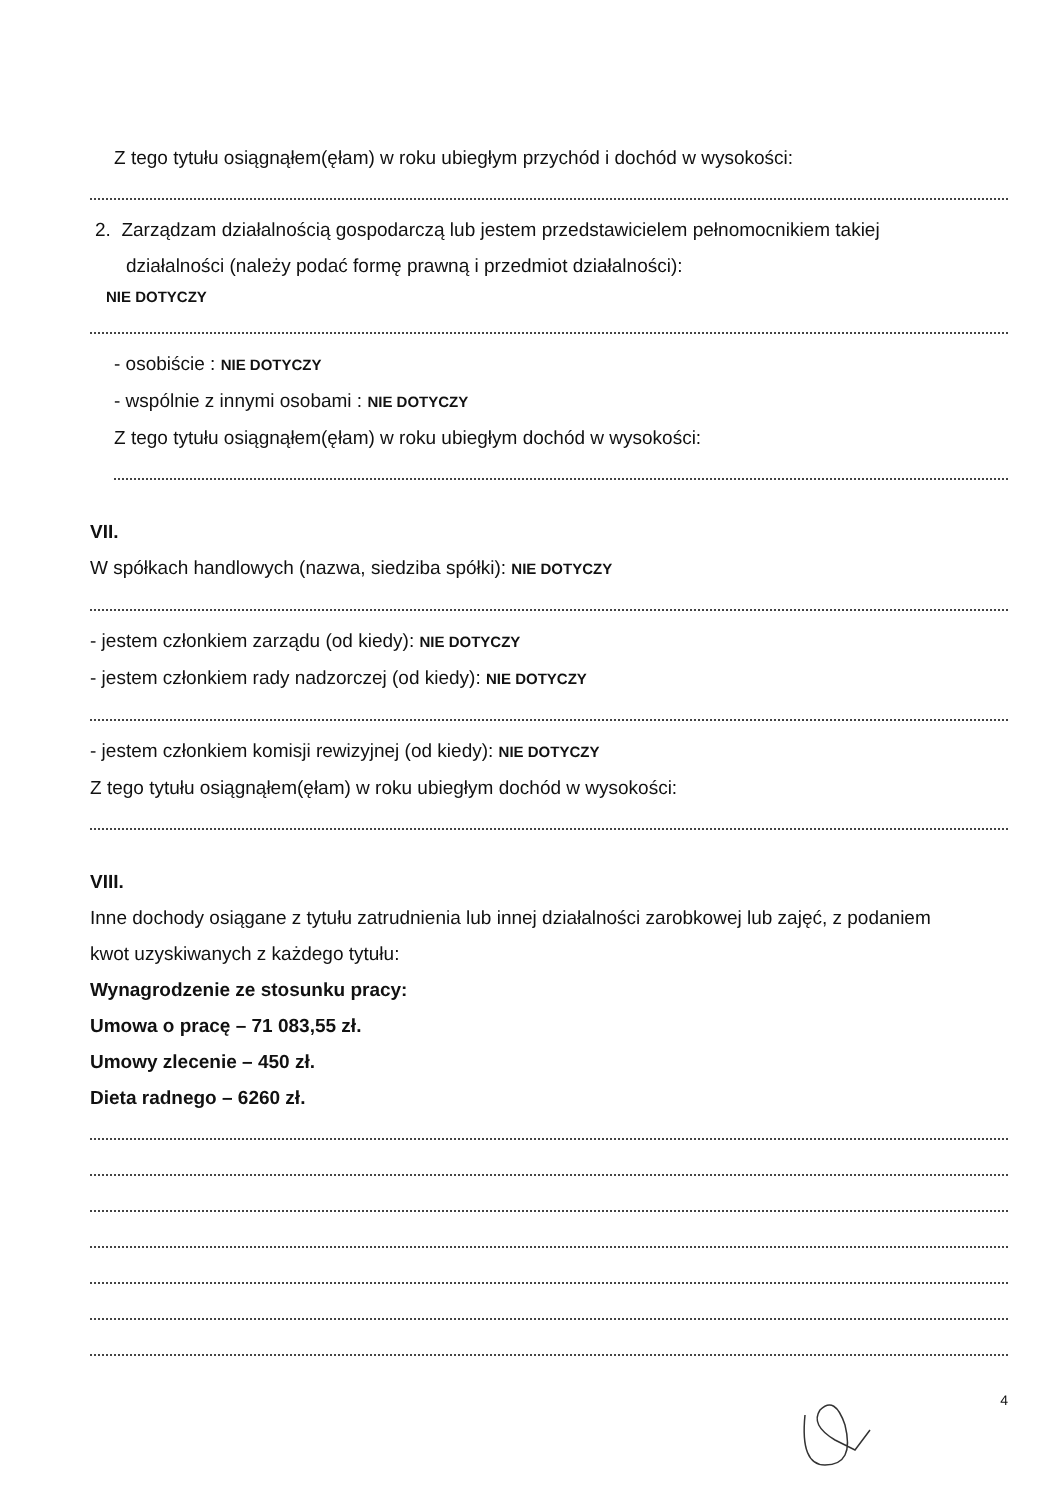Z tego tytułu osiągnąłem(ęłam) w roku ubiegłym przychód i dochód w wysokości:
2. Zarządzam działalnością gospodarczą lub jestem przedstawicielem pełnomocnikiem takiej
działalności (należy podać formę prawną i przedmiot działalności):
NIE DOTYCZY
- osobiście : NIE DOTYCZY
- wspólnie z innymi osobami : NIE DOTYCZY
Z tego tytułu osiągnąłem(ęłam) w roku ubiegłym dochód w wysokości:
VII.
W spółkach handlowych (nazwa, siedziba spółki): NIE DOTYCZY
- jestem członkiem zarządu (od kiedy): NIE DOTYCZY
- jestem członkiem rady nadzorczej (od kiedy): NIE DOTYCZY
- jestem członkiem komisji rewizyjnej (od kiedy): NIE DOTYCZY
Z tego tytułu osiągnąłem(ęłam) w roku ubiegłym dochód w wysokości:
VIII.
Inne dochody osiągane z tytułu zatrudnienia lub innej działalności zarobkowej lub zajęć, z podaniem
kwot uzyskiwanych z każdego tytułu:
Wynagrodzenie ze stosunku pracy:
Umowa o pracę – 71 083,55 zł.
Umowy zlecenie – 450 zł.
Dieta radnego – 6260 zł.
4